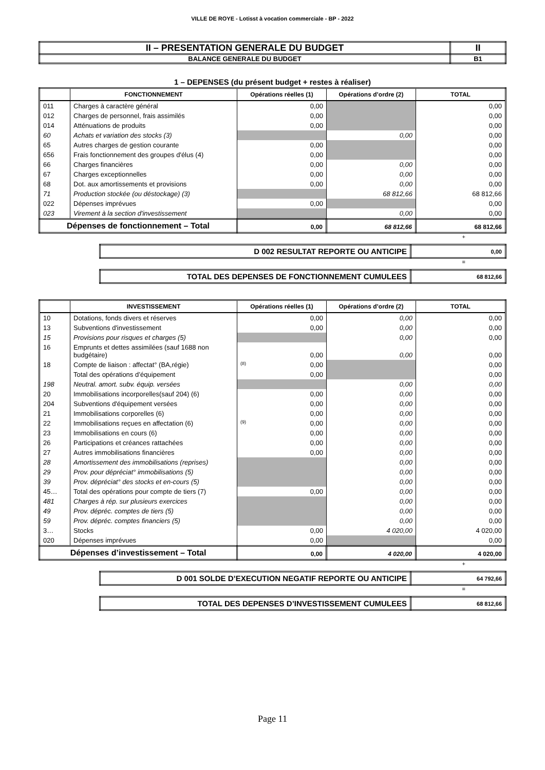VILLE DE ROYE - Lotisst à vocation commerciale - BP - 2022
| II – PRESENTATION GENERALE DU BUDGET | II |
| BALANCE GENERALE DU BUDGET | B1 |
1 – DEPENSES (du présent budget + restes à réaliser)
| | FONCTIONNEMENT | Opérations réelles (1) | Opérations d’ordre (2) | TOTAL |
| --- | --- | --- | --- | --- |
| 011 | Charges à caractère général | 0,00 | | 0,00 |
| 012 | Charges de personnel, frais assimilés | 0,00 | | 0,00 |
| 014 | Atténuations de produits | 0,00 | | 0,00 |
| 60 | Achats et variation des stocks (3) | | 0,00 | 0,00 |
| 65 | Autres charges de gestion courante | 0,00 | | 0,00 |
| 656 | Frais fonctionnement des groupes d'élus (4) | 0,00 | | 0,00 |
| 66 | Charges financières | 0,00 | 0,00 | 0,00 |
| 67 | Charges exceptionnelles | 0,00 | 0,00 | 0,00 |
| 68 | Dot. aux amortissements et provisions | 0,00 | 0,00 | 0,00 |
| 71 | Production stockée (ou déstockage) (3) | | 68 812,66 | 68 812,66 |
| 022 | Dépenses imprévues | 0,00 | | 0,00 |
| 023 | Virement à la section d'investissement | | 0,00 | 0,00 |
| Dépenses de fonctionnement – Total | | 0,00 | 68 812,66 | 68 812,66 |
+
| D 002 RESULTAT REPORTE OU ANTICIPE | 0,00 |
=
| TOTAL DES DEPENSES DE FONCTIONNEMENT CUMULEES | 68 812,66 |
| | INVESTISSEMENT | Opérations réelles (1) | Opérations d’ordre (2) | TOTAL |
| --- | --- | --- | --- | --- |
| 10 | Dotations, fonds divers et réserves | 0,00 | 0,00 | 0,00 |
| 13 | Subventions d'investissement | 0,00 | 0,00 | 0,00 |
| 15 | Provisions pour risques et charges (5) | | 0,00 | 0,00 |
| 16 | Emprunts et dettes assimilées (sauf 1688 non budgétaire) | 0,00 | 0,00 | 0,00 |
| 18 | Compte de liaison : affectat° (BA,régie) | (8) 0,00 | | 0,00 |
| | Total des opérations d’équipement | 0,00 | | 0,00 |
| 198 | Neutral. amort. subv. équip. versées | | 0,00 | 0,00 |
| 20 | Immobilisations incorporelles(sauf 204) (6) | 0,00 | 0,00 | 0,00 |
| 204 | Subventions d'équipement versées | 0,00 | 0,00 | 0,00 |
| 21 | Immobilisations corporelles (6) | 0,00 | 0,00 | 0,00 |
| 22 | Immobilisations reçues en affectation (6) | (9) 0,00 | 0,00 | 0,00 |
| 23 | Immobilisations en cours (6) | 0,00 | 0,00 | 0,00 |
| 26 | Participations et créances rattachées | 0,00 | 0,00 | 0,00 |
| 27 | Autres immobilisations financières | 0,00 | 0,00 | 0,00 |
| 28 | Amortissement des immobilisations (reprises) | | 0,00 | 0,00 |
| 29 | Prov. pour dépréciat° immobilisations (5) | | 0,00 | 0,00 |
| 39 | Prov. dépréciat° des stocks et en-cours (5) | | 0,00 | 0,00 |
| 45… | Total des opérations pour compte de tiers (7) | 0,00 | 0,00 | 0,00 |
| 481 | Charges à rép. sur plusieurs exercices | | 0,00 | 0,00 |
| 49 | Prov. dépréc. comptes de tiers (5) | | 0,00 | 0,00 |
| 59 | Prov. dépréc. comptes financiers (5) | | 0,00 | 0,00 |
| 3… | Stocks | 0,00 | 4 020,00 | 4 020,00 |
| 020 | Dépenses imprévues | 0,00 | | 0,00 |
| Dépenses d’investissement – Total | | 0,00 | 4 020,00 | 4 020,00 |
+
| D 001 SOLDE D’EXECUTION NEGATIF REPORTE OU ANTICIPE | 64 792,66 |
=
| TOTAL DES DEPENSES D’INVESTISSEMENT CUMULEES | 68 812,66 |
Page 11